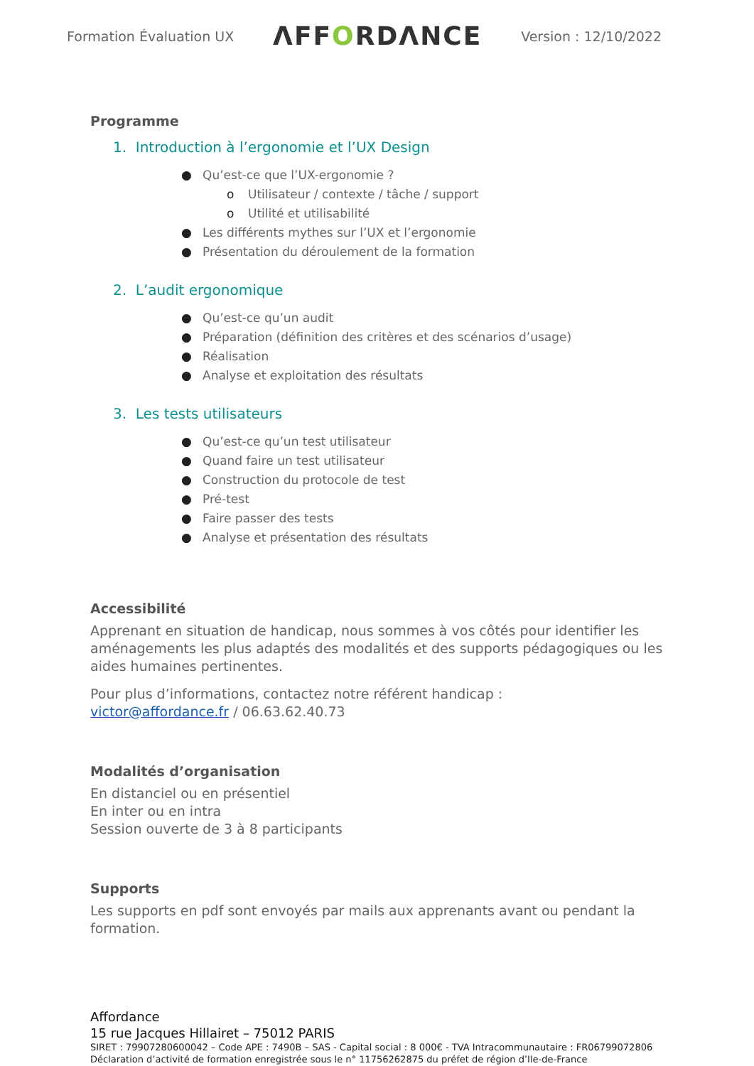Formation Évaluation UX
ΛFFORDΛNCE
Version : 12/10/2022
Programme
1. Introduction à l’ergonomie et l’UX Design
● Qu’est-ce que l’UX-ergonomie ?
o Utilisateur / contexte / tâche / support
o Utilité et utilisabilité
● Les différents mythes sur l’UX et l’ergonomie
● Présentation du déroulement de la formation
2. L’audit ergonomique
● Qu’est-ce qu’un audit
● Préparation (définition des critères et des scénarios d’usage)
● Réalisation
● Analyse et exploitation des résultats
3. Les tests utilisateurs
● Qu’est-ce qu’un test utilisateur
● Quand faire un test utilisateur
● Construction du protocole de test
● Pré-test
● Faire passer des tests
● Analyse et présentation des résultats
Accessibilité
Apprenant en situation de handicap, nous sommes à vos côtés pour identifier les aménagements les plus adaptés des modalités et des supports pédagogiques ou les aides humaines pertinentes.
Pour plus d’informations, contactez notre référent handicap :
victor@affordance.fr / 06.63.62.40.73
Modalités d’organisation
En distanciel ou en présentiel
En inter ou en intra
Session ouverte de 3 à 8 participants
Supports
Les supports en pdf sont envoyés par mails aux apprenants avant ou pendant la formation.
Affordance
15 rue Jacques Hillairet – 75012 PARIS
SIRET : 79907280600042 – Code APE : 7490B – SAS - Capital social : 8 000€ - TVA Intracommunautaire : FR06799072806
Déclaration d’activité de formation enregistrée sous le n° 11756262875 du préfet de région d’Ile-de-France